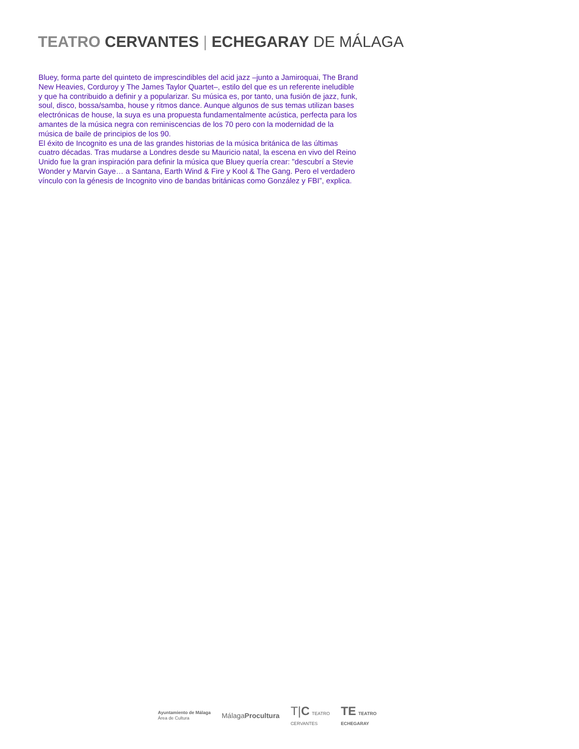TEATRO CERVANTES | ECHEGARAY DE MÁLAGA
Bluey, forma parte del quinteto de imprescindibles del acid jazz –junto a Jamiroquai, The Brand New Heavies, Corduroy y The James Taylor Quartet–, estilo del que es un referente ineludible y que ha contribuido a definir y a popularizar. Su música es, por tanto, una fusión de jazz, funk, soul, disco, bossa/samba, house y ritmos dance. Aunque algunos de sus temas utilizan bases electrónicas de house, la suya es una propuesta fundamentalmente acústica, perfecta para los amantes de la música negra con reminiscencias de los 70 pero con la modernidad de la música de baile de principios de los 90.
El éxito de Incognito es una de las grandes historias de la música británica de las últimas cuatro décadas. Tras mudarse a Londres desde su Mauricio natal, la escena en vivo del Reino Unido fue la gran inspiración para definir la música que Bluey quería crear: "descubrí a Stevie Wonder y Marvin Gaye… a Santana, Earth Wind & Fire y Kool & The Gang. Pero el verdadero vínculo con la génesis de Incognito vino de bandas británicas como González y FBI”, explica.
Ayuntamiento de Málaga
Área de Cultura
MálagaProcultura
T|C TEATRO
CERVANTES
TE TEATRO
ECHEGARAY